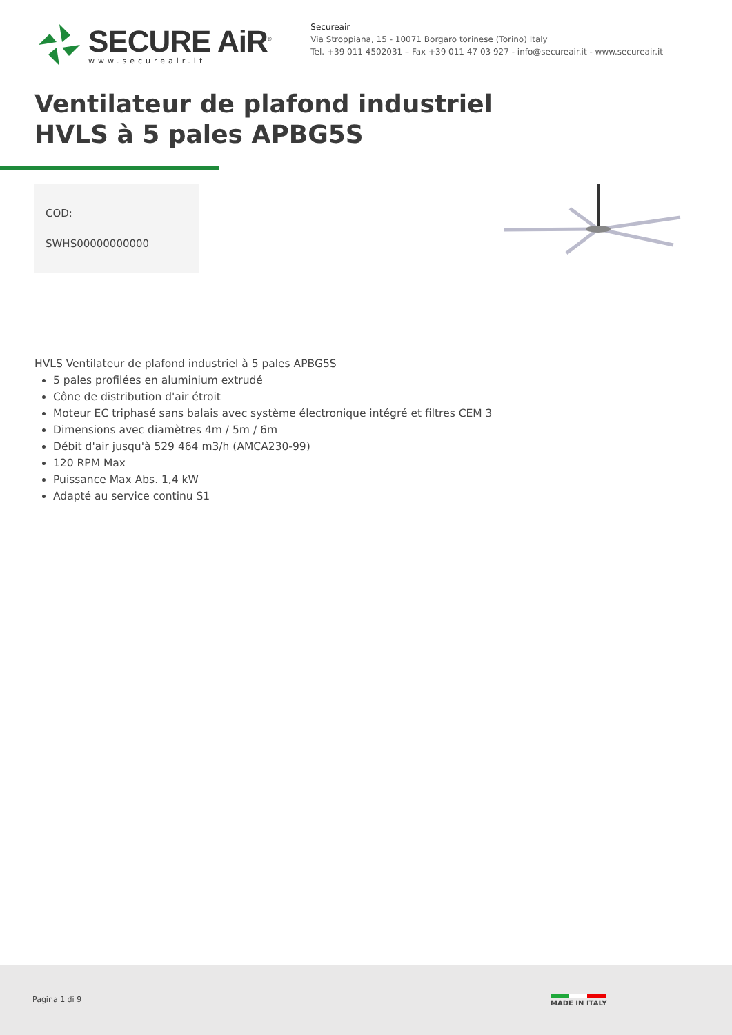SECURE AiR<sup>®</sup>
www.secureair.it
Secureair
Via Stroppiana, 15 - 10071 Borgaro torinese (Torino) Italy
Tel. +39 011 4502031 – Fax +39 011 47 03 927 - info@secureair.it - www.secureair.it
Ventilateur de plafond industriel
HVLS à 5 pales APBG5S
COD:
SWHS00000000000
HVLS Ventilateur de plafond industriel à 5 pales APBG5S
5 pales profilées en aluminium extrudé
Cône de distribution d'air étroit
Moteur EC triphasé sans balais avec système électronique intégré et filtres CEM 3
Dimensions avec diamètres 4m / 5m / 6m
Débit d'air jusqu'à 529 464 m3/h (AMCA230-99)
120 RPM Max
Puissance Max Abs. 1,4 kW
Adapté au service continu S1
Pagina 1 di 9 MADE IN ITALY